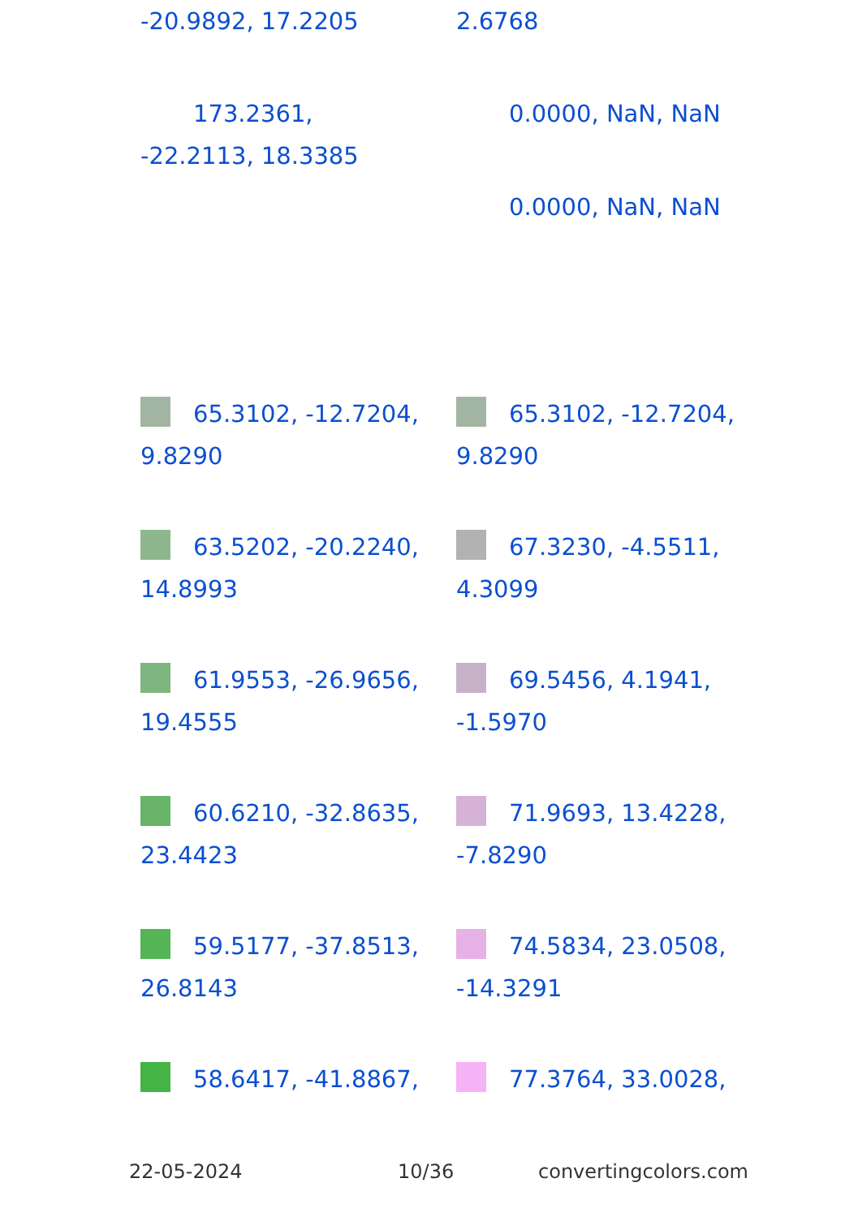-20.9892, 17.2205 2.6768
173.2361, -22.2113, 18.3385
0.0000, NaN, NaN
0.0000, NaN, NaN
65.3102, -12.7204, 9.8290
65.3102, -12.7204, 9.8290
63.5202, -20.2240, 14.8993
67.3230, -4.5511, 4.3099
61.9553, -26.9656, 19.4555
69.5456, 4.1941, -1.5970
60.6210, -32.8635, 23.4423
71.9693, 13.4228, -7.8290
59.5177, -37.8513, 26.8143
74.5834, 23.0508, -14.3291
58.6417, -41.8867, 77.3764, 33.0028,
22-05-2024 10/36 convertingcolors.com